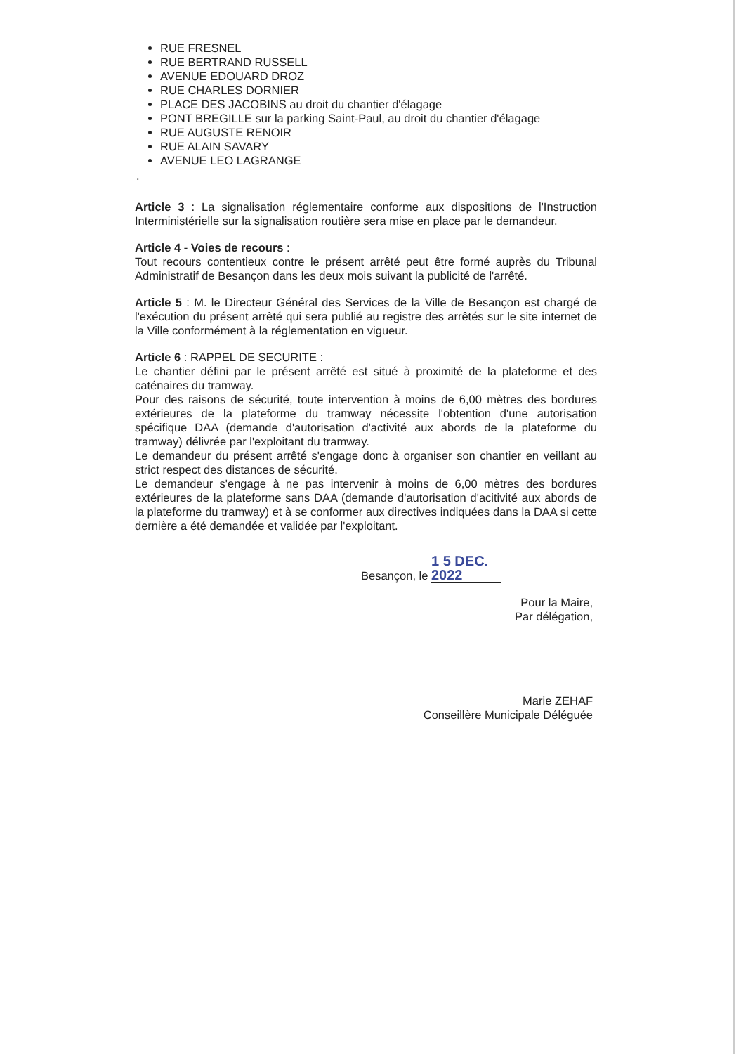RUE FRESNEL
RUE BERTRAND RUSSELL
AVENUE EDOUARD DROZ
RUE CHARLES DORNIER
PLACE DES JACOBINS au droit du chantier d'élagage
PONT BREGILLE sur la parking Saint-Paul, au droit du chantier d'élagage
RUE AUGUSTE RENOIR
RUE ALAIN SAVARY
AVENUE LEO LAGRANGE
.
Article 3 : La signalisation réglementaire conforme aux dispositions de l'Instruction Interministérielle sur la signalisation routière sera mise en place par le demandeur.
Article 4 - Voies de recours :
Tout recours contentieux contre le présent arrêté peut être formé auprès du Tribunal Administratif de Besançon dans les deux mois suivant la publicité de l'arrêté.
Article 5 : M. le Directeur Général des Services de la Ville de Besançon est chargé de l'exécution du présent arrêté qui sera publié au registre des arrêtés sur le site internet de la Ville conformément à la réglementation en vigueur.
Article 6 : RAPPEL DE SECURITE :
Le chantier défini par le présent arrêté est situé à proximité de la plateforme et des caténaires du tramway.
Pour des raisons de sécurité, toute intervention à moins de 6,00 mètres des bordures extérieures de la plateforme du tramway nécessite l'obtention d'une autorisation spécifique DAA (demande d'autorisation d'activité aux abords de la plateforme du tramway) délivrée par l'exploitant du tramway.
Le demandeur du présent arrêté s'engage donc à organiser son chantier en veillant au strict respect des distances de sécurité.
Le demandeur s'engage à ne pas intervenir à moins de 6,00 mètres des bordures extérieures de la plateforme sans DAA (demande d'autorisation d'acitivité aux abords de la plateforme du tramway) et à se conformer aux directives indiquées dans la DAA si cette dernière a été demandée et validée par l'exploitant.
Besançon, le 1 5 DEC. 2022
Pour la Maire,
Par délégation,
Marie ZEHAF
Conseillère Municipale Déléguée